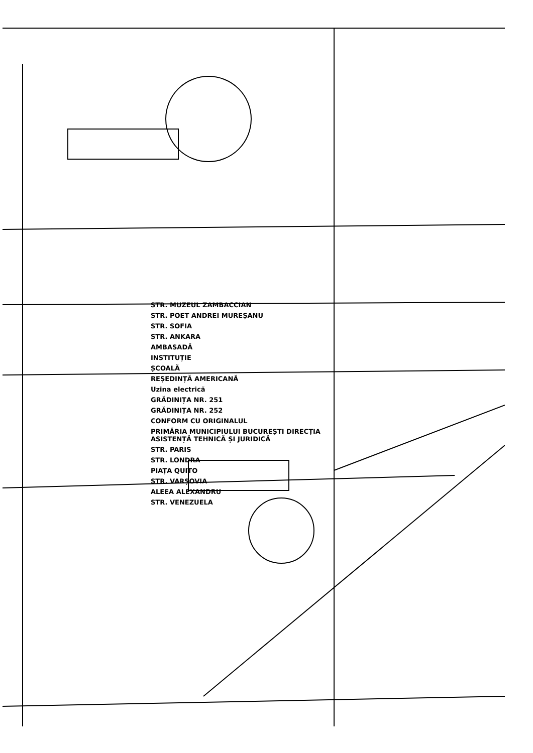STR. MUZEUL ZAMBACCIAN
STR. POET ANDREI MUREȘANU
STR. SOFIA
STR. ANKARA
AMBASADĂ
INSTITUȚIE
ȘCOALĂ
REȘEDINȚĂ AMERICANĂ
Uzina electrică
GRĂDINIȚA NR. 251
GRĂDINIȚA NR. 252
CONFORM CU ORIGINALUL
PRIMĂRIA MUNICIPIULUI BUCUREȘTI DIRECȚIA ASISTENȚĂ TEHNICĂ ȘI JURIDICĂ
STR. PARIS
STR. LONDRA
PIAȚA QUITO
STR. VARȘOVIA
ALEEA ALEXANDRU
STR. VENEZUELA